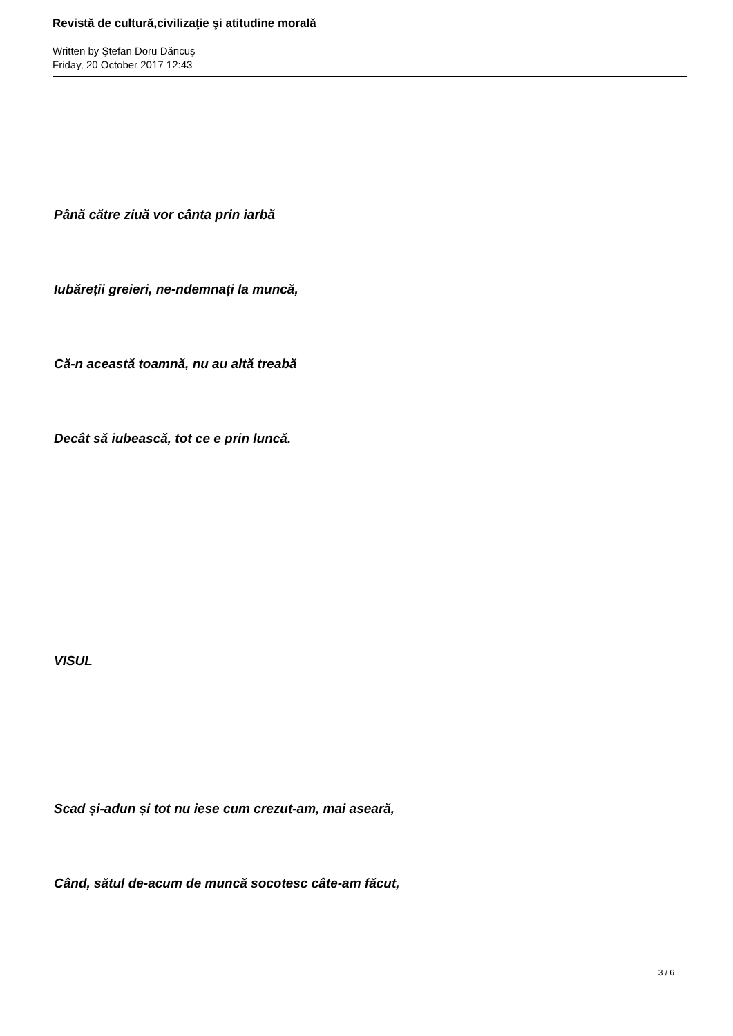Revistă de cultură,civilizaţie şi atitudine morală
Written by Ştefan Doru Dăncuş
Friday, 20 October 2017 12:43
Până către ziuă vor cânta prin iarbă
Iubăreții greieri, ne-ndemnați la muncă,
Că-n această toamnă, nu au altă treabă
Decât să iubească, tot ce e prin luncă.
VISUL
Scad și-adun și tot nu iese cum crezut-am, mai aseară,
Când, sătul de-acum de muncă socotesc câte-am făcut,
3 / 6